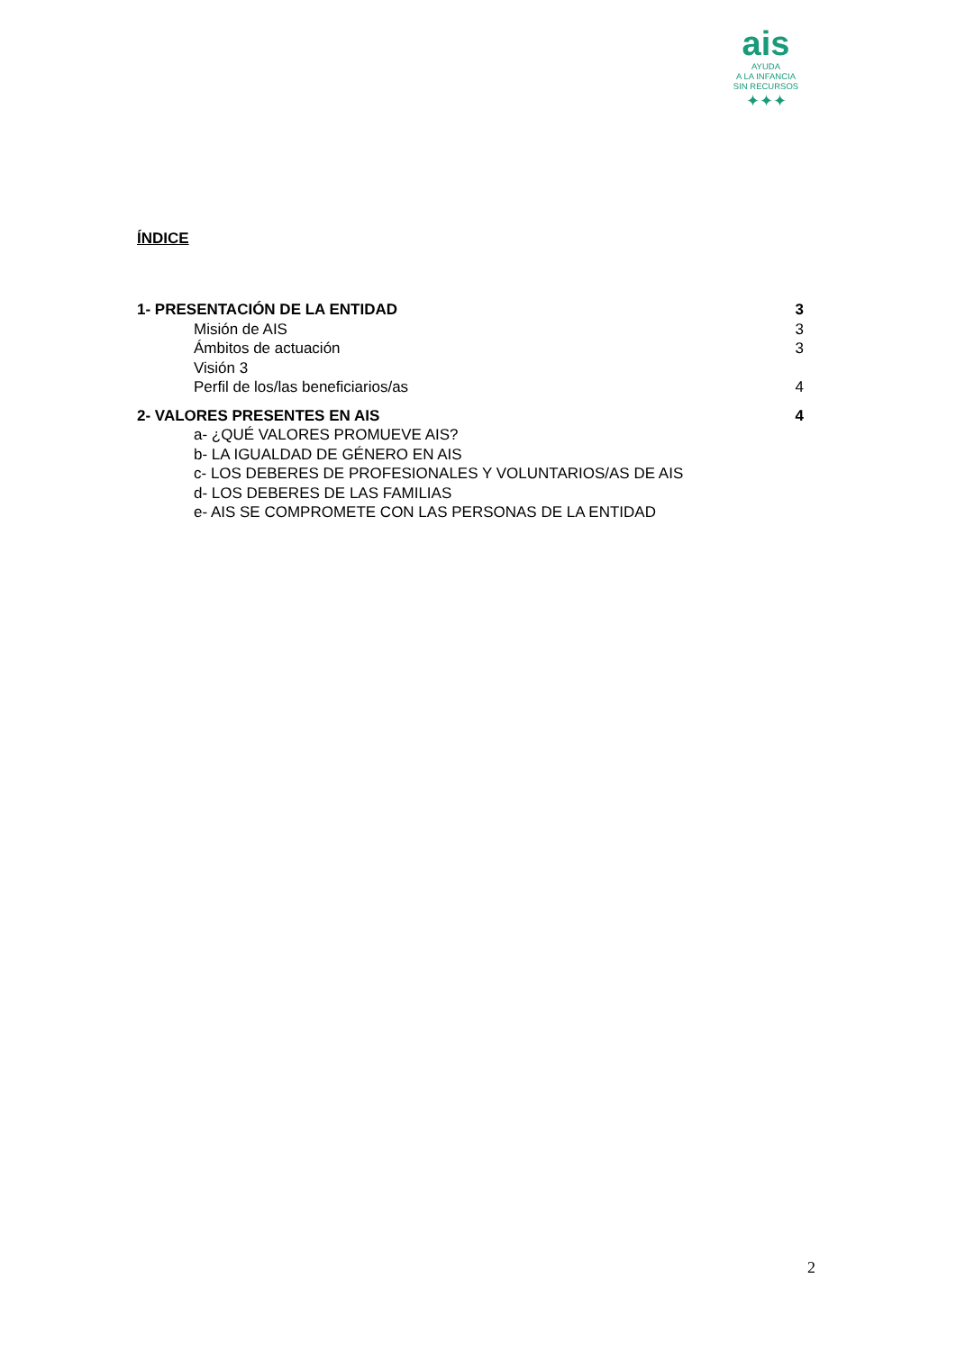ais
AYUDA
A LA INFANCIA
SIN RECURSOS
✦✦✦
ÍNDICE
1- PRESENTACIÓN DE LA ENTIDAD 3
Misión de AIS 3
Ámbitos de actuación 3
Visión 3
Perfil de los/las beneficiarios/as 4
2- VALORES PRESENTES EN AIS 4
a- ¿QUÉ VALORES PROMUEVE AIS?
b- LA IGUALDAD DE GÉNERO EN AIS
c- LOS DEBERES DE PROFESIONALES Y VOLUNTARIOS/AS DE AIS
d- LOS DEBERES DE LAS FAMILIAS
e- AIS SE COMPROMETE CON LAS PERSONAS DE LA ENTIDAD
2